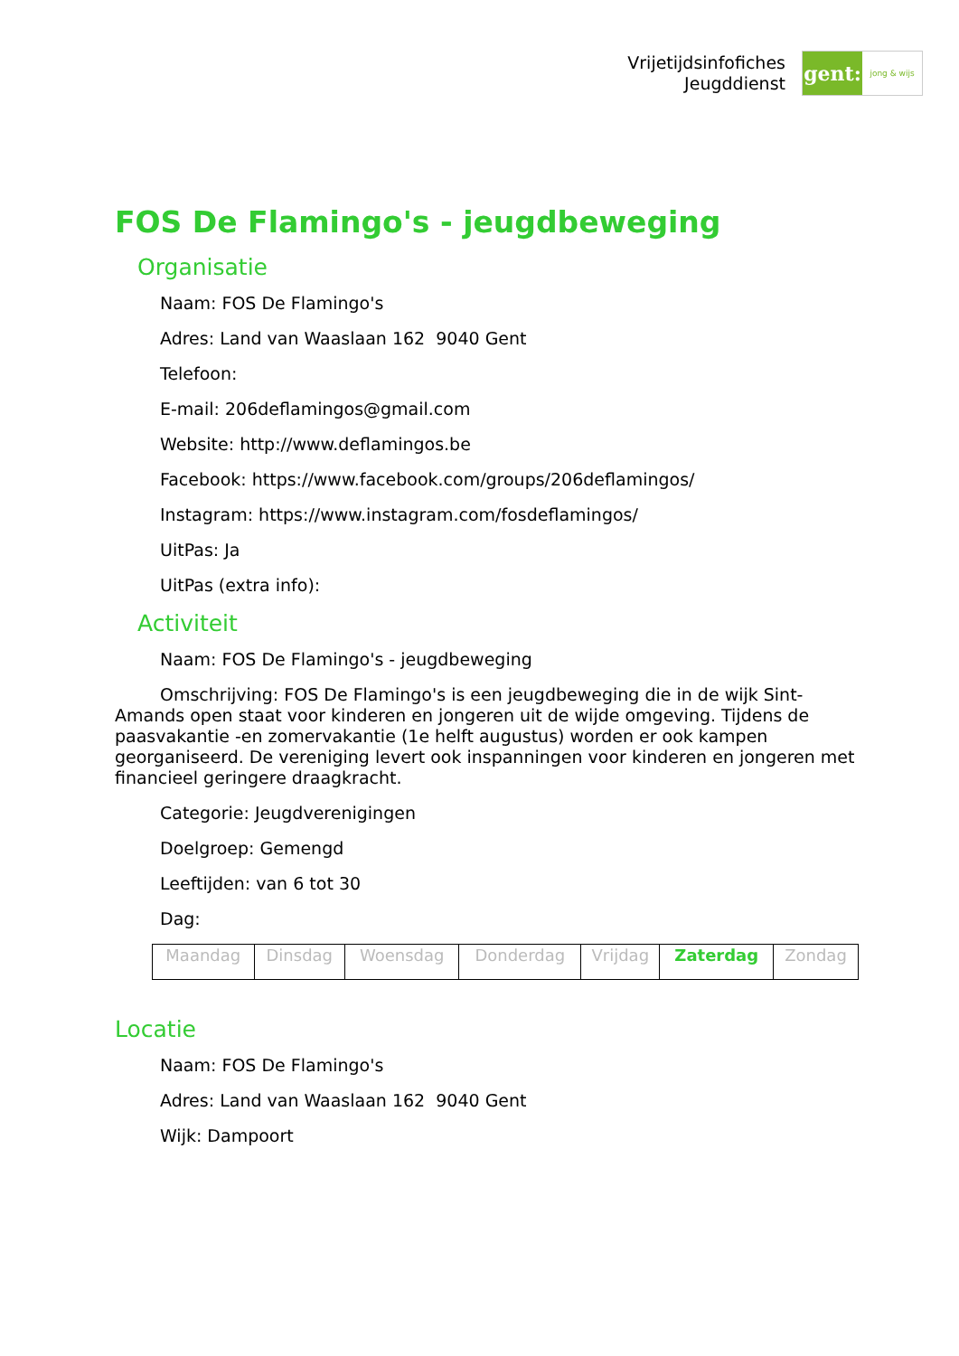Vrijetijdsinfofiches
Jeugddienst
gent:
jong & wijs
FOS De Flamingo's - jeugdbeweging
Organisatie
Naam: FOS De Flamingo's
Adres: Land van Waaslaan 162 9040 Gent
Telefoon:
E-mail: 206deflamingos@gmail.com
Website: http://www.deflamingos.be
Facebook: https://www.facebook.com/groups/206deflamingos/
Instagram: https://www.instagram.com/fosdeflamingos/
UitPas: Ja
UitPas (extra info):
Activiteit
Naam: FOS De Flamingo's - jeugdbeweging
Omschrijving: FOS De Flamingo's is een jeugdbeweging die in de wijk Sint-Amands open staat voor kinderen en jongeren uit de wijde omgeving. Tijdens de paasvakantie -en zomervakantie (1e helft augustus) worden er ook kampen georganiseerd. De vereniging levert ook inspanningen voor kinderen en jongeren met financieel geringere draagkracht.
Categorie: Jeugdverenigingen
Doelgroep: Gemengd
Leeftijden: van 6 tot 30
Dag:
| Maandag | Dinsdag | Woensdag | Donderdag | Vrijdag | Zaterdag | Zondag |
Locatie
Naam: FOS De Flamingo's
Adres: Land van Waaslaan 162 9040 Gent
Wijk: Dampoort